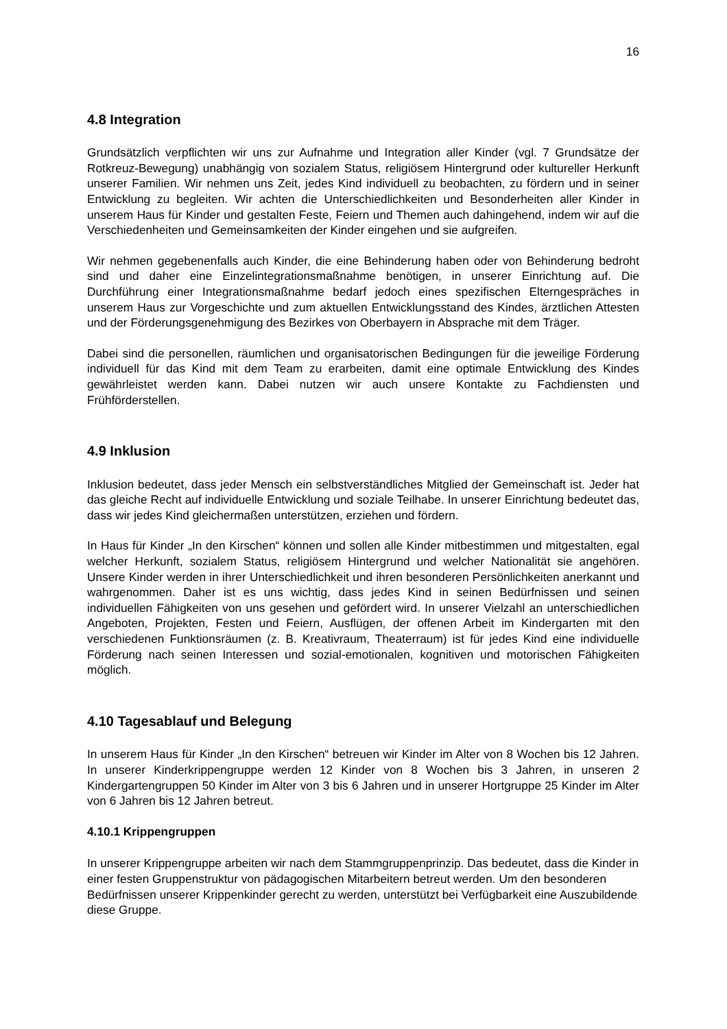16
4.8 Integration
Grundsätzlich verpflichten wir uns zur Aufnahme und Integration aller Kinder (vgl. 7 Grundsätze der Rotkreuz-Bewegung) unabhängig von sozialem Status, religiösem Hintergrund oder kultureller Herkunft unserer Familien. Wir nehmen uns Zeit, jedes Kind individuell zu beobachten, zu fördern und in seiner Entwicklung zu begleiten. Wir achten die Unterschiedlichkeiten und Besonderheiten aller Kinder in unserem Haus für Kinder und gestalten Feste, Feiern und Themen auch dahingehend, indem wir auf die Verschiedenheiten und Gemeinsamkeiten der Kinder eingehen und sie aufgreifen.
Wir nehmen gegebenenfalls auch Kinder, die eine Behinderung haben oder von Behinderung bedroht sind und daher eine Einzelintegrationsmaßnahme benötigen, in unserer Einrichtung auf. Die Durchführung einer Integrationsmaßnahme bedarf jedoch eines spezifischen Elterngespräches in unserem Haus zur Vorgeschichte und zum aktuellen Entwicklungsstand des Kindes, ärztlichen Attesten und der Förderungsgenehmigung des Bezirkes von Oberbayern in Absprache mit dem Träger.
Dabei sind die personellen, räumlichen und organisatorischen Bedingungen für die jeweilige Förderung individuell für das Kind mit dem Team zu erarbeiten, damit eine optimale Entwicklung des Kindes gewährleistet werden kann. Dabei nutzen wir auch unsere Kontakte zu Fachdiensten und Frühförderstellen.
4.9 Inklusion
Inklusion bedeutet, dass jeder Mensch ein selbstverständliches Mitglied der Gemeinschaft ist. Jeder hat das gleiche Recht auf individuelle Entwicklung und soziale Teilhabe. In unserer Einrichtung bedeutet das, dass wir jedes Kind gleichermaßen unterstützen, erziehen und fördern.
In Haus für Kinder „In den Kirschen“ können und sollen alle Kinder mitbestimmen und mitgestalten, egal welcher Herkunft, sozialem Status, religiösem Hintergrund und welcher Nationalität sie angehören. Unsere Kinder werden in ihrer Unterschiedlichkeit und ihren besonderen Persönlichkeiten anerkannt und wahrgenommen. Daher ist es uns wichtig, dass jedes Kind in seinen Bedürfnissen und seinen individuellen Fähigkeiten von uns gesehen und gefördert wird. In unserer Vielzahl an unterschiedlichen Angeboten, Projekten, Festen und Feiern, Ausflügen, der offenen Arbeit im Kindergarten mit den verschiedenen Funktionsräumen (z. B. Kreativraum, Theaterraum) ist für jedes Kind eine individuelle Förderung nach seinen Interessen und sozial-emotionalen, kognitiven und motorischen Fähigkeiten möglich.
4.10 Tagesablauf und Belegung
In unserem Haus für Kinder „In den Kirschen“ betreuen wir Kinder im Alter von 8 Wochen bis 12 Jahren. In unserer Kinderkrippengruppe werden 12 Kinder von 8 Wochen bis 3 Jahren, in unseren 2 Kindergartengruppen 50 Kinder im Alter von 3 bis 6 Jahren und in unserer Hortgruppe 25 Kinder im Alter von 6 Jahren bis 12 Jahren betreut.
4.10.1 Krippengruppen
In unserer Krippengruppe arbeiten wir nach dem Stammgruppenprinzip. Das bedeutet, dass die Kinder in einer festen Gruppenstruktur von pädagogischen Mitarbeitern betreut werden. Um den besonderen Bedürfnissen unserer Krippenkinder gerecht zu werden, unterstützt bei Verfügbarkeit eine Auszubildende diese Gruppe.